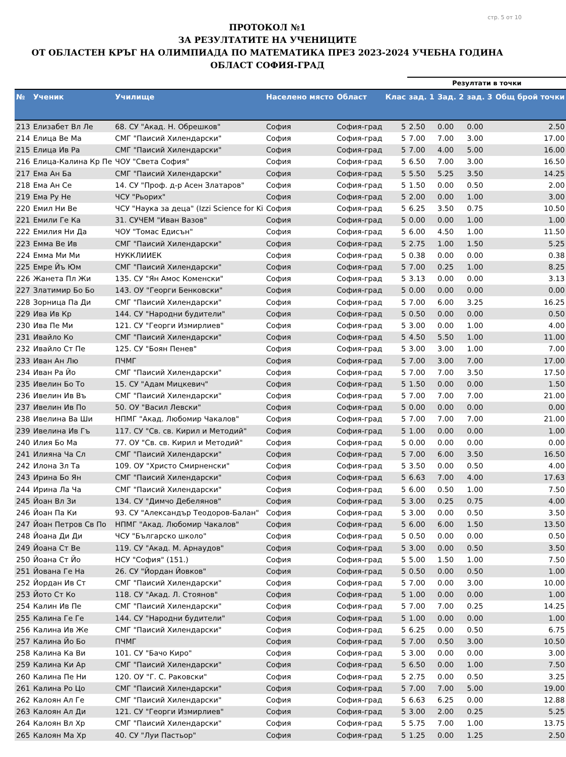стр. 5 от 10
ПРОТОКОЛ №1
ЗА РЕЗУЛТАТИТЕ НА УЧЕНИЦИТЕ
ОТ ОБЛАСТЕН КРЪГ НА ОЛИМПИАДА ПО МАТЕМАТИКА ПРЕЗ 2023-2024 УЧЕБНА ГОДИНА
ОБЛАСТ СОФИЯ-ГРАД
| | | | | | | Резултати в точки | | | |
| --- | --- | --- | --- | --- | --- | --- | --- | --- | --- |
| № | Ученик | Училище | Населено място | Област | Клас | зад. 1 | Зад. 2 | зад. 3 | Общ брой точки |
| 213 | Елизабет Вл Ле | 68. СУ "Акад. Н. Обрешков" | София | София-град | 5 | 2.50 | 0.00 | 0.00 | 2.50 |
| 214 | Елица Ве Ма | СМГ "Паисий Хилендарски" | София | София-град | 5 | 7.00 | 7.00 | 3.00 | 17.00 |
| 215 | Елица Ив Ра | СМГ "Паисий Хилендарски" | София | София-град | 5 | 7.00 | 4.00 | 5.00 | 16.00 |
| 216 | Елица-Калина Кр Пе | ЧОУ "Света София" | София | София-град | 5 | 6.50 | 7.00 | 3.00 | 16.50 |
| 217 | Ема Ан Ба | СМГ "Паисий Хилендарски" | София | София-град | 5 | 5.50 | 5.25 | 3.50 | 14.25 |
| 218 | Ема Ан Се | 14. СУ "Проф. д-р Асен Златаров" | София | София-град | 5 | 1.50 | 0.00 | 0.50 | 2.00 |
| 219 | Ема Ру Не | ЧСУ "Рьорих" | София | София-град | 5 | 2.00 | 0.00 | 1.00 | 3.00 |
| 220 | Емил Ни Ве | ЧСУ "Наука за деца" (Izzi Science for Ki | София | София-град | 5 | 6.25 | 3.50 | 0.75 | 10.50 |
| 221 | Емили Ге Ка | 31. СУЧЕМ "Иван Вазов" | София | София-град | 5 | 0.00 | 0.00 | 1.00 | 1.00 |
| 222 | Емилия Ни Да | ЧОУ "Томас Едисън" | София | София-град | 5 | 6.00 | 4.50 | 1.00 | 11.50 |
| 223 | Емма Ве Ив | СМГ "Паисий Хилендарски" | София | София-град | 5 | 2.75 | 1.00 | 1.50 | 5.25 |
| 224 | Емма Ми Ми | НУККЛИИЕК | София | София-град | 5 | 0.38 | 0.00 | 0.00 | 0.38 |
| 225 | Емре Йъ Юм | СМГ "Паисий Хилендарски" | София | София-град | 5 | 7.00 | 0.25 | 1.00 | 8.25 |
| 226 | Жанета Пл Жи | 135. СУ "Ян Амос Коменски" | София | София-град | 5 | 3.13 | 0.00 | 0.00 | 3.13 |
| 227 | Златимир Бо Бо | 143. ОУ "Георги Бенковски" | София | София-град | 5 | 0.00 | 0.00 | 0.00 | 0.00 |
| 228 | Зорница Па Ди | СМГ "Паисий Хилендарски" | София | София-град | 5 | 7.00 | 6.00 | 3.25 | 16.25 |
| 229 | Ива Ив Кр | 144. СУ "Народни будители" | София | София-град | 5 | 0.50 | 0.00 | 0.00 | 0.50 |
| 230 | Ива Пе Ми | 121. СУ "Георги Измирлиев" | София | София-град | 5 | 3.00 | 0.00 | 1.00 | 4.00 |
| 231 | Ивайло Ко | СМГ "Паисий Хилендарски" | София | София-град | 5 | 4.50 | 5.50 | 1.00 | 11.00 |
| 232 | Ивайло Ст Пе | 125. СУ "Боян Пенев" | София | София-град | 5 | 3.00 | 3.00 | 1.00 | 7.00 |
| 233 | Иван Ан Лю | ПЧМГ | София | София-град | 5 | 7.00 | 3.00 | 7.00 | 17.00 |
| 234 | Иван Ра Йо | СМГ "Паисий Хилендарски" | София | София-град | 5 | 7.00 | 7.00 | 3.50 | 17.50 |
| 235 | Ивелин Бо То | 15. СУ "Адам Мицкевич" | София | София-град | 5 | 1.50 | 0.00 | 0.00 | 1.50 |
| 236 | Ивелин Ив Въ | СМГ "Паисий Хилендарски" | София | София-град | 5 | 7.00 | 7.00 | 7.00 | 21.00 |
| 237 | Ивелин Ив По | 50. ОУ "Васил Левски" | София | София-град | 5 | 0.00 | 0.00 | 0.00 | 0.00 |
| 238 | Ивелина Ва Ши | НПМГ "Акад. Любомир Чакалов" | София | София-град | 5 | 7.00 | 7.00 | 7.00 | 21.00 |
| 239 | Ивелина Ив Гъ | 117. СУ "Св. св. Кирил и Методий" | София | София-град | 5 | 1.00 | 0.00 | 0.00 | 1.00 |
| 240 | Илия Бо Ма | 77. ОУ "Св. св. Кирил и Методий" | София | София-град | 5 | 0.00 | 0.00 | 0.00 | 0.00 |
| 241 | Илияна Ча Сл | СМГ "Паисий Хилендарски" | София | София-град | 5 | 7.00 | 6.00 | 3.50 | 16.50 |
| 242 | Илона Зл Та | 109. ОУ "Христо Смирненски" | София | София-град | 5 | 3.50 | 0.00 | 0.50 | 4.00 |
| 243 | Ирина Бо Ян | СМГ "Паисий Хилендарски" | София | София-град | 5 | 6.63 | 7.00 | 4.00 | 17.63 |
| 244 | Ирина Ла Ча | СМГ "Паисий Хилендарски" | София | София-град | 5 | 6.00 | 0.50 | 1.00 | 7.50 |
| 245 | Йоан Вл Зи | 134. СУ "Димчо Дебелянов" | София | София-град | 5 | 3.00 | 0.25 | 0.75 | 4.00 |
| 246 | Йоан Па Ки | 93. СУ "Александър Теодоров-Балан" | София | София-град | 5 | 3.00 | 0.00 | 0.50 | 3.50 |
| 247 | Йоан Петров Св По | НПМГ "Акад. Любомир Чакалов" | София | София-град | 5 | 6.00 | 6.00 | 1.50 | 13.50 |
| 248 | Йоана Ди Ди | ЧСУ "Българско школо" | София | София-град | 5 | 0.50 | 0.00 | 0.00 | 0.50 |
| 249 | Йоана Ст Ве | 119. СУ "Акад. М. Арнаудов" | София | София-град | 5 | 3.00 | 0.00 | 0.50 | 3.50 |
| 250 | Йоана Ст Йо | НСУ "София" (151.) | София | София-град | 5 | 5.00 | 1.50 | 1.00 | 7.50 |
| 251 | Йована Ге На | 26. СУ "Йордан Йовков" | София | София-град | 5 | 0.50 | 0.00 | 0.50 | 1.00 |
| 252 | Йордан Ив Ст | СМГ "Паисий Хилендарски" | София | София-град | 5 | 7.00 | 0.00 | 3.00 | 10.00 |
| 253 | Йото Ст Ко | 118. СУ "Акад. Л. Стоянов" | София | София-град | 5 | 1.00 | 0.00 | 0.00 | 1.00 |
| 254 | Калин Ив Пе | СМГ "Паисий Хилендарски" | София | София-град | 5 | 7.00 | 7.00 | 0.25 | 14.25 |
| 255 | Калина Ге Ге | 144. СУ "Народни будители" | София | София-град | 5 | 1.00 | 0.00 | 0.00 | 1.00 |
| 256 | Калина Ив Же | СМГ "Паисий Хилендарски" | София | София-град | 5 | 6.25 | 0.00 | 0.50 | 6.75 |
| 257 | Калина Йо Бо | ПЧМГ | София | София-град | 5 | 7.00 | 0.50 | 3.00 | 10.50 |
| 258 | Калина Ка Ви | 101. СУ "Бачо Киро" | София | София-град | 5 | 3.00 | 0.00 | 0.00 | 3.00 |
| 259 | Калина Ки Ар | СМГ "Паисий Хилендарски" | София | София-град | 5 | 6.50 | 0.00 | 1.00 | 7.50 |
| 260 | Калина Пе Ни | 120. ОУ "Г. С. Раковски" | София | София-град | 5 | 2.75 | 0.00 | 0.50 | 3.25 |
| 261 | Калина Ро Цо | СМГ "Паисий Хилендарски" | София | София-град | 5 | 7.00 | 7.00 | 5.00 | 19.00 |
| 262 | Калоян Ал Ге | СМГ "Паисий Хилендарски" | София | София-град | 5 | 6.63 | 6.25 | 0.00 | 12.88 |
| 263 | Калоян Ал Ди | 121. СУ "Георги Измирлиев" | София | София-град | 5 | 3.00 | 2.00 | 0.25 | 5.25 |
| 264 | Калоян Вл Хр | СМГ "Паисий Хилендарски" | София | София-град | 5 | 5.75 | 7.00 | 1.00 | 13.75 |
| 265 | Калоян Ма Хр | 40. СУ "Луи Пастьор" | София | София-град | 5 | 1.25 | 0.00 | 1.25 | 2.50 |